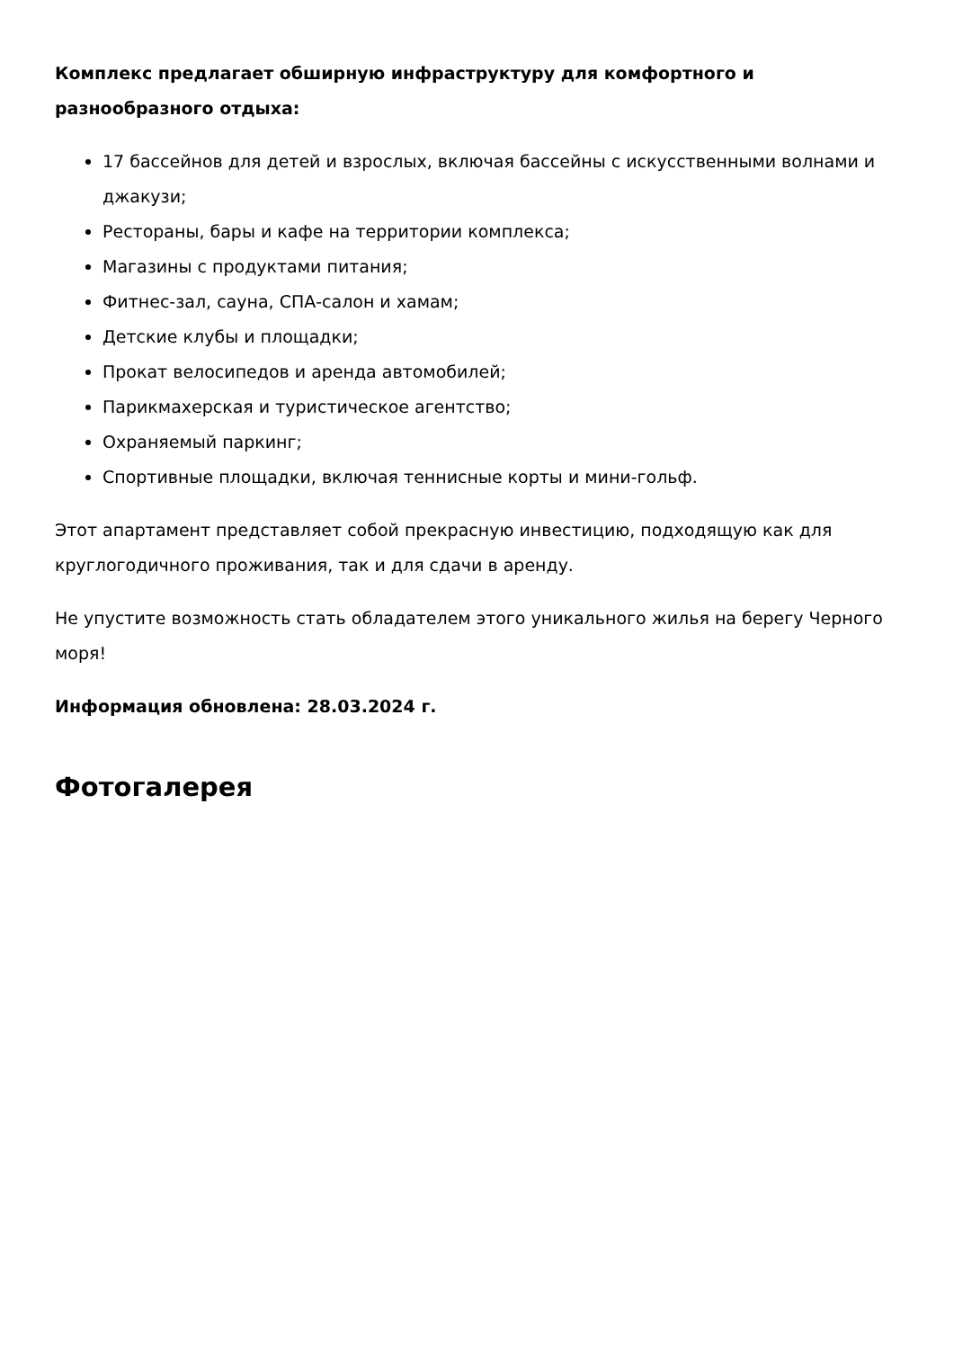Комплекс предлагает обширную инфраструктуру для комфортного и разнообразного отдыха:
17 бассейнов для детей и взрослых, включая бассейны с искусственными волнами и джакузи;
Рестораны, бары и кафе на территории комплекса;
Магазины с продуктами питания;
Фитнес-зал, сауна, СПА-салон и хамам;
Детские клубы и площадки;
Прокат велосипедов и аренда автомобилей;
Парикмахерская и туристическое агентство;
Охраняемый паркинг;
Спортивные площадки, включая теннисные корты и мини-гольф.
Этот апартамент представляет собой прекрасную инвестицию, подходящую как для круглогодичного проживания, так и для сдачи в аренду.
Не упустите возможность стать обладателем этого уникального жилья на берегу Черного моря!
Информация обновлена: 28.03.2024 г.
Фотогалерея